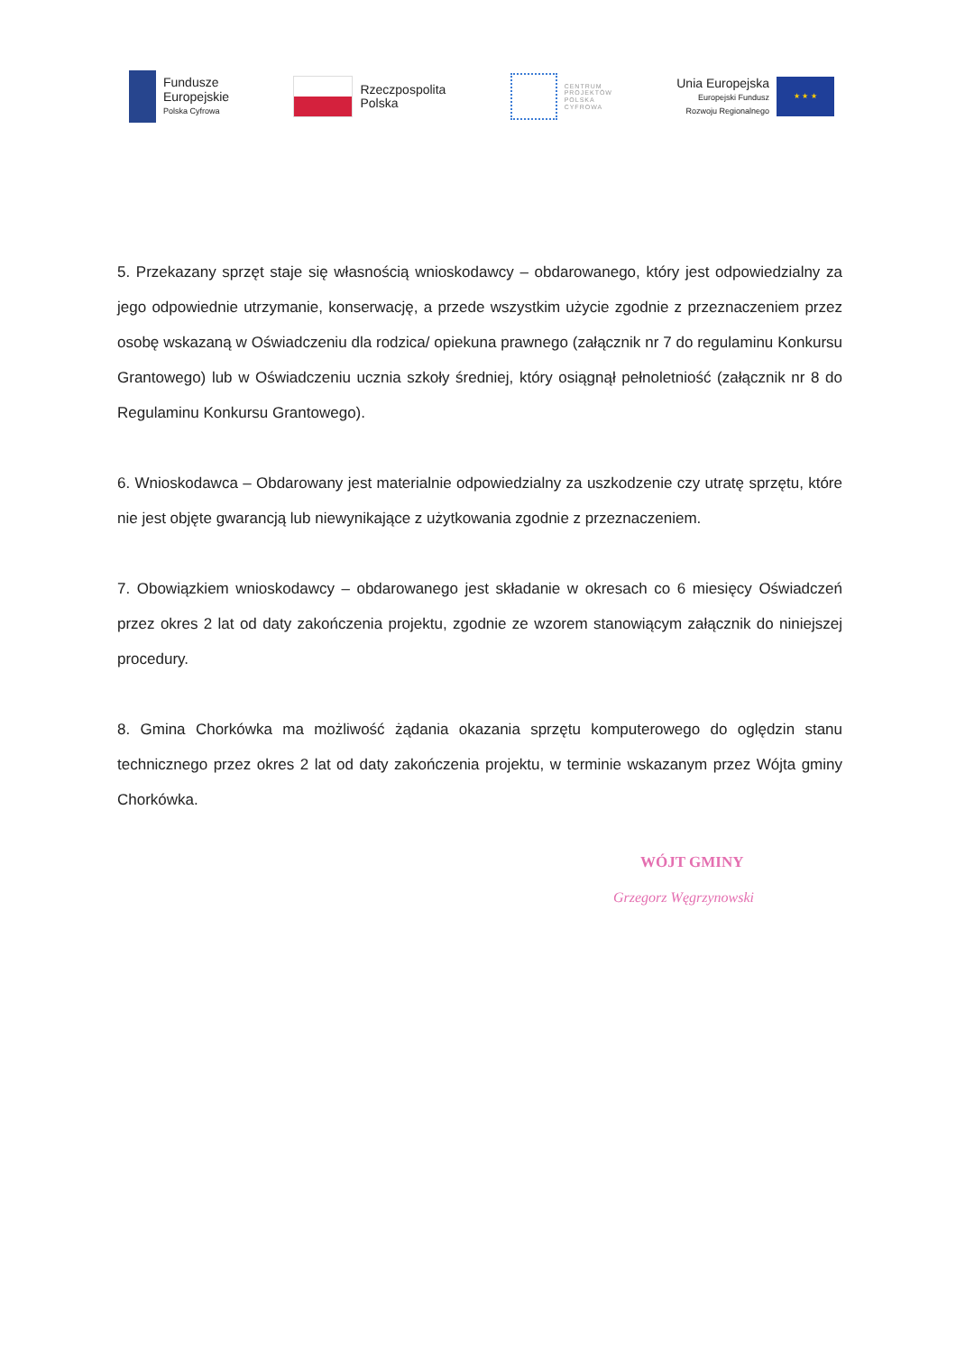Fundusze
Europejskie
Polska Cyfrowa
Rzeczpospolita
Polska
CENTRUM
PROJEKTÓW
POLSKA
CYFROWA
Unia Europejska
Europejski Fundusz
Rozwoju Regionalnego
★ ★ ★
5. Przekazany sprzęt staje się własnością wnioskodawcy – obdarowanego, który jest odpowiedzialny za jego odpowiednie utrzymanie, konserwację, a przede wszystkim użycie zgodnie z przeznaczeniem przez osobę wskazaną w Oświadczeniu dla rodzica/ opiekuna prawnego (załącznik nr 7 do regulaminu Konkursu Grantowego) lub w Oświadczeniu ucznia szkoły średniej, który osiągnął pełnoletniość (załącznik nr 8 do Regulaminu Konkursu Grantowego).
6. Wnioskodawca – Obdarowany jest materialnie odpowiedzialny za uszkodzenie czy utratę sprzętu, które nie jest objęte gwarancją lub niewynikające z użytkowania zgodnie z przeznaczeniem.
7. Obowiązkiem wnioskodawcy – obdarowanego jest składanie w okresach co 6 miesięcy Oświadczeń przez okres 2 lat od daty zakończenia projektu, zgodnie ze wzorem stanowiącym załącznik do niniejszej procedury.
8. Gmina Chorkówka ma możliwość żądania okazania sprzętu komputerowego do oględzin stanu technicznego przez okres 2 lat od daty zakończenia projektu, w terminie wskazanym przez Wójta gminy Chorkówka.
WÓJT GMINY
Grzegorz Węgrzynowski